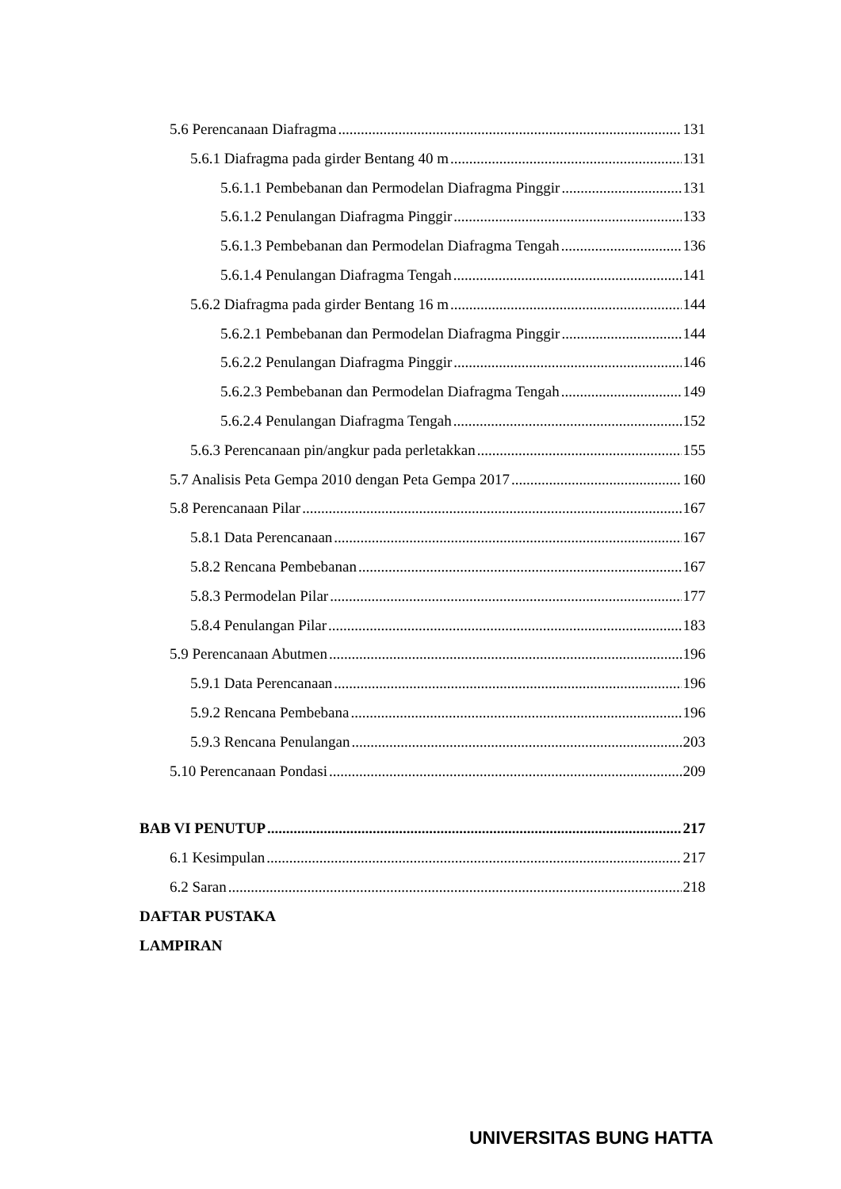5.6 Perencanaan Diafragma 131
5.6.1 Diafragma pada girder Bentang 40 m 131
5.6.1.1 Pembebanan dan Permodelan Diafragma Pinggir 131
5.6.1.2 Penulangan Diafragma Pinggir 133
5.6.1.3 Pembebanan dan Permodelan Diafragma Tengah 136
5.6.1.4 Penulangan Diafragma Tengah 141
5.6.2 Diafragma pada girder Bentang 16 m 144
5.6.2.1 Pembebanan dan Permodelan Diafragma Pinggir 144
5.6.2.2 Penulangan Diafragma Pinggir 146
5.6.2.3 Pembebanan dan Permodelan Diafragma Tengah 149
5.6.2.4 Penulangan Diafragma Tengah 152
5.6.3 Perencanaan pin/angkur pada perletakkan 155
5.7 Analisis Peta Gempa 2010 dengan Peta Gempa 2017 160
5.8 Perencanaan Pilar 167
5.8.1 Data Perencanaan 167
5.8.2 Rencana Pembebanan 167
5.8.3 Permodelan Pilar 177
5.8.4 Penulangan Pilar 183
5.9 Perencanaan Abutmen 196
5.9.1 Data Perencanaan 196
5.9.2 Rencana Pembebana 196
5.9.3 Rencana Penulangan 203
5.10 Perencanaan Pondasi 209
BAB VI PENUTUP 217
6.1 Kesimpulan 217
6.2 Saran 218
DAFTAR PUSTAKA
LAMPIRAN
UNIVERSITAS BUNG HATTA